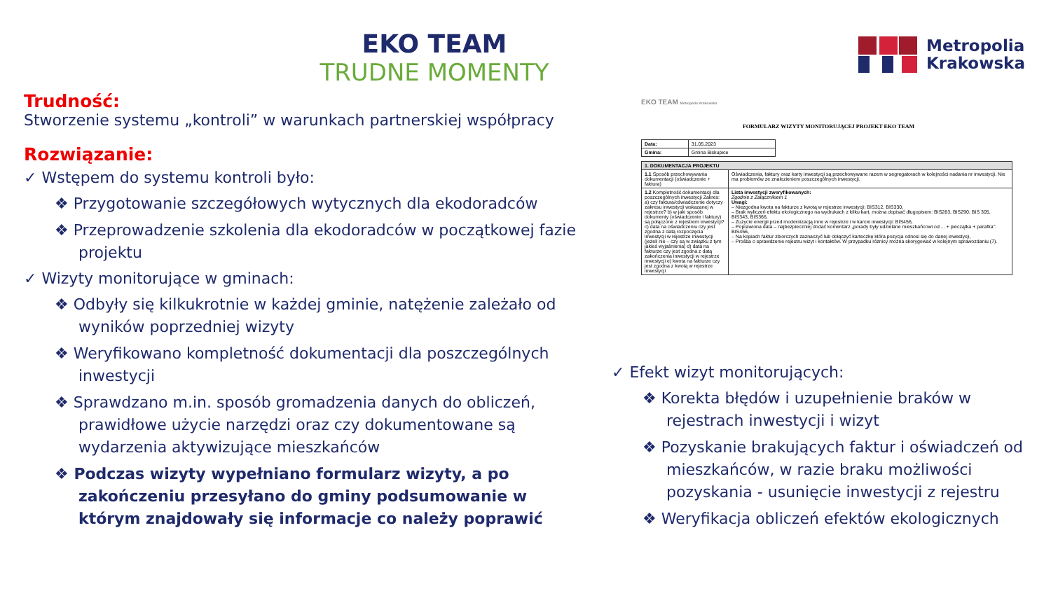EKO TEAM
TRUDNE MOMENTY
Metropolia
Krakowska
Trudność:
Stworzenie systemu „kontroli” w warunkach partnerskiej współpracy
Rozwiązanie:
✓ Wstępem do systemu kontroli było:
❖ Przygotowanie szczegółowych wytycznych dla ekodoradców
❖ Przeprowadzenie szkolenia dla ekodoradców w początkowej fazie projektu
✓ Wizyty monitorujące w gminach:
❖ Odbyły się kilkukrotnie w każdej gminie, natężenie zależało od wyników poprzedniej wizyty
❖ Weryfikowano kompletność dokumentacji dla poszczególnych inwestycji
❖ Sprawdzano m.in. sposób gromadzenia danych do obliczeń, prawidłowe użycie narzędzi oraz czy dokumentowane są wydarzenia aktywizujące mieszkańców
❖ Podczas wizyty wypełniano formularz wizyty, a po zakończeniu przesyłano do gminy podsumowanie w którym znajdowały się informacje co należy poprawić
EKO TEAM Metropolia Krakowska
FORMULARZ WIZYTY MONITORUJĄCEJ PROJEKT EKO TEAM
| Data: | 31.05.2023 |
| Gmina: | Gmina Biskupice |
| 1. DOKUMENTACJA PROJEKTU | |
| 1.1 Sposób przechowywania dokumentacji (oświadczenie + faktura) | Oświadczenia, faktury oraz karty inwestycji są przechowywane razem w segregatorach w kolejności nadania nr inwestycji. Nie ma problemów ze znalezieniem poszczególnych inwestycji. |
| 1.2 Kompletność dokumentacji dla poszczególnych inwestycji Zakres: a) czy faktura/oświadczenie dotyczy zakresu inwestycji wskazanej w rejestrze? b) w jaki sposób dokumenty (oświadczenie i faktury) są połączone z rejestrem inwestycji? c) data na oświadczeniu czy jest zgodna z datą rozpoczęcia inwestycji w rejestrze inwestycji (jeżeli nie – czy są w związku z tym jakieś wyjaśnienia) d) data na fakturze czy jest zgodna z datą zakończenia inwestycji w rejestrze inwestycji e) kwota na fakturze czy jest zgodna z kwotą w rejestrze inwestycji | Lista inwestycji zweryfikowanych: Zgodnie z Załącznikiem 1 Uwagi: – Niezgodna kwota na fakturze z kwotą w rejestrze inwestycji: BIS312, BIS330, – Brak wyliczeń efektu ekologicznego na wydrukach z kilku kart, można dopisać długopisem: BIS283, BIS290, BIS 305, BIS343, BIS366, – Zużycie energii przed modernizacją inne w rejestrze i w karcie inwestycji: BIS456, – Poprawiona data – najbezpieczniej dodać komentarz „porady były udzielane mieszkańcowi od ... + pieczątka + parafka”: BIS456, – Na kopiach faktur zbiorczych zaznaczyć lub dołączyć karteczkę która pozycja odnosi się do danej inwestycji, – Prośba o sprawdzenie rejestru wizyt i kontaktów. W przypadku różnicy można skorygować w kolejnym sprawozdaniu (7). |
✓ Efekt wizyt monitorujących:
❖ Korekta błędów i uzupełnienie braków w rejestrach inwestycji i wizyt
❖ Pozyskanie brakujących faktur i oświadczeń od mieszkańców, w razie braku możliwości pozyskania - usunięcie inwestycji z rejestru
❖ Weryfikacja obliczeń efektów ekologicznych